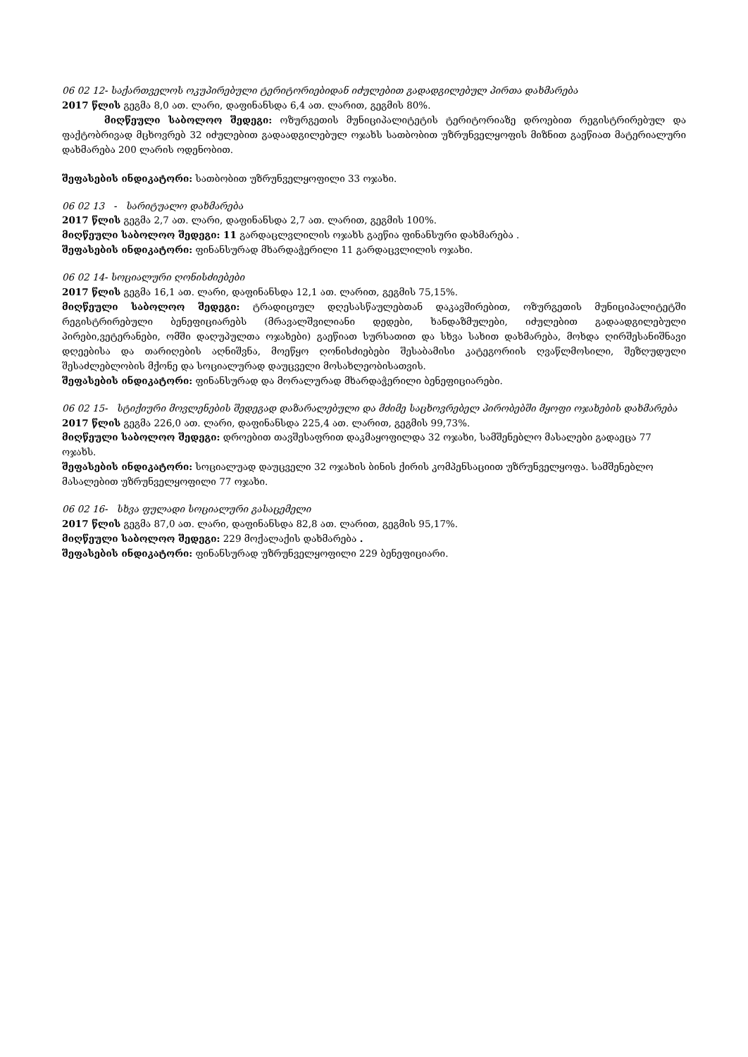06 02 12- საქართველოს ოკუპირებული ტერიტორიებიდან იძულებით გადადგილებულ პირთა დახმარება
2017 წლის გეგმა 8,0 ათ. ლარი, დაფინანსდა 6,4 ათ. ლარით, გეგმის 80%.
მიღწეული საბოლოო შედეგი: ოზურგეთის მუნიციპალიტეტის ტერიტორიაზე დროებით რეგისტრირებულ და ფაქტობრივად მცხოვრებ 32 იძულებით გადაადგილებულ ოჯახს სათბობით უზრუნველყოფის მიზნით გაეწიათ მატერიალური დახმარება 200 ლარის ოდენობით.
შეფასების ინდიკატორი: სათბობით უზრუნველყოფილი 33 ოჯახი.
06 02 13 - სარიტუალო დახმარება
2017 წლის გეგმა 2,7 ათ. ლარი, დაფინანსდა 2,7 ათ. ლარით, გეგმის 100%.
მიღწეული საბოლოო შედეგი: 11 გარდაცლვლილის ოჯახს გაეწია ფინანსური დახმარება .
შეფასების ინდიკატორი: ფინანსურად მხარდაჭერილი 11 გარდაცვლილის ოჯახი.
06 02 14- სოციალური ღონისძიებები
2017 წლის გეგმა 16,1 ათ. ლარი, დაფინანსდა 12,1 ათ. ლარით, გეგმის 75,15%.
მიღწეული საბოლოო შედეგი: ტრადიციულ დღესასწაულებთან დაკავშირებით, ოზურგეთის მუნიციპალიტეტში რეგისტრირებული ბენეფიციარებს (მრავალშვილიანი დედები, ხანდაზმულები, იძულებით გადაადგილებული პირები,ვეტერანები, ომში დაღუპულთა ოჯახები) გაეწიათ სურსათით და სხვა სახით დახმარება, მოხდა ღირშესანიშნავი დღეებისა და თარიღების აღნიშვნა, მოეწყო ღონისძიებები შესაბამისი კატეგორიის ღვაწლმოსილი, შეზღუდული შესაძლებლობის მქონე და სოციალურად დაუცველი მოსახლეობისათვის.
შეფასების ინდიკატორი: ფინანსურად და მორალურად მხარდაჭერილი ბენეფიციარები.
06 02 15- სტიქიური მოვლენების შედეგად დაზარალებული და მძიმე საცხოვრებელ პირობებში მყოფი ოჯახების დახმარება
2017 წლის გეგმა 226,0 ათ. ლარი, დაფინანსდა 225,4 ათ. ლარით, გეგმის 99,73%.
მიღწეული საბოლოო შედეგი: დროებით თავშესაფრით დაკმაყოფილდა 32 ოჯახი, სამშენებლო მასალები გადაეცა 77 ოჯახს.
შეფასების ინდიკატორი: სოციალუად დაუცველი 32 ოჯახის ბინის ქირის კომპენსაციით უზრუნველყოფა. სამშენებლო მასალებით უზრუნველყოფილი 77 ოჯახი.
06 02 16- სხვა ფულადი სოციალური გასაცემელი
2017 წლის გეგმა 87,0 ათ. ლარი, დაფინანსდა 82,8 ათ. ლარით, გეგმის 95,17%.
მიღწეული საბოლოო შედეგი: 229 მოქალაქის დახმარება .
შეფასების ინდიკატორი: ფინანსურად უზრუნველყოფილი 229 ბენეფიციარი.